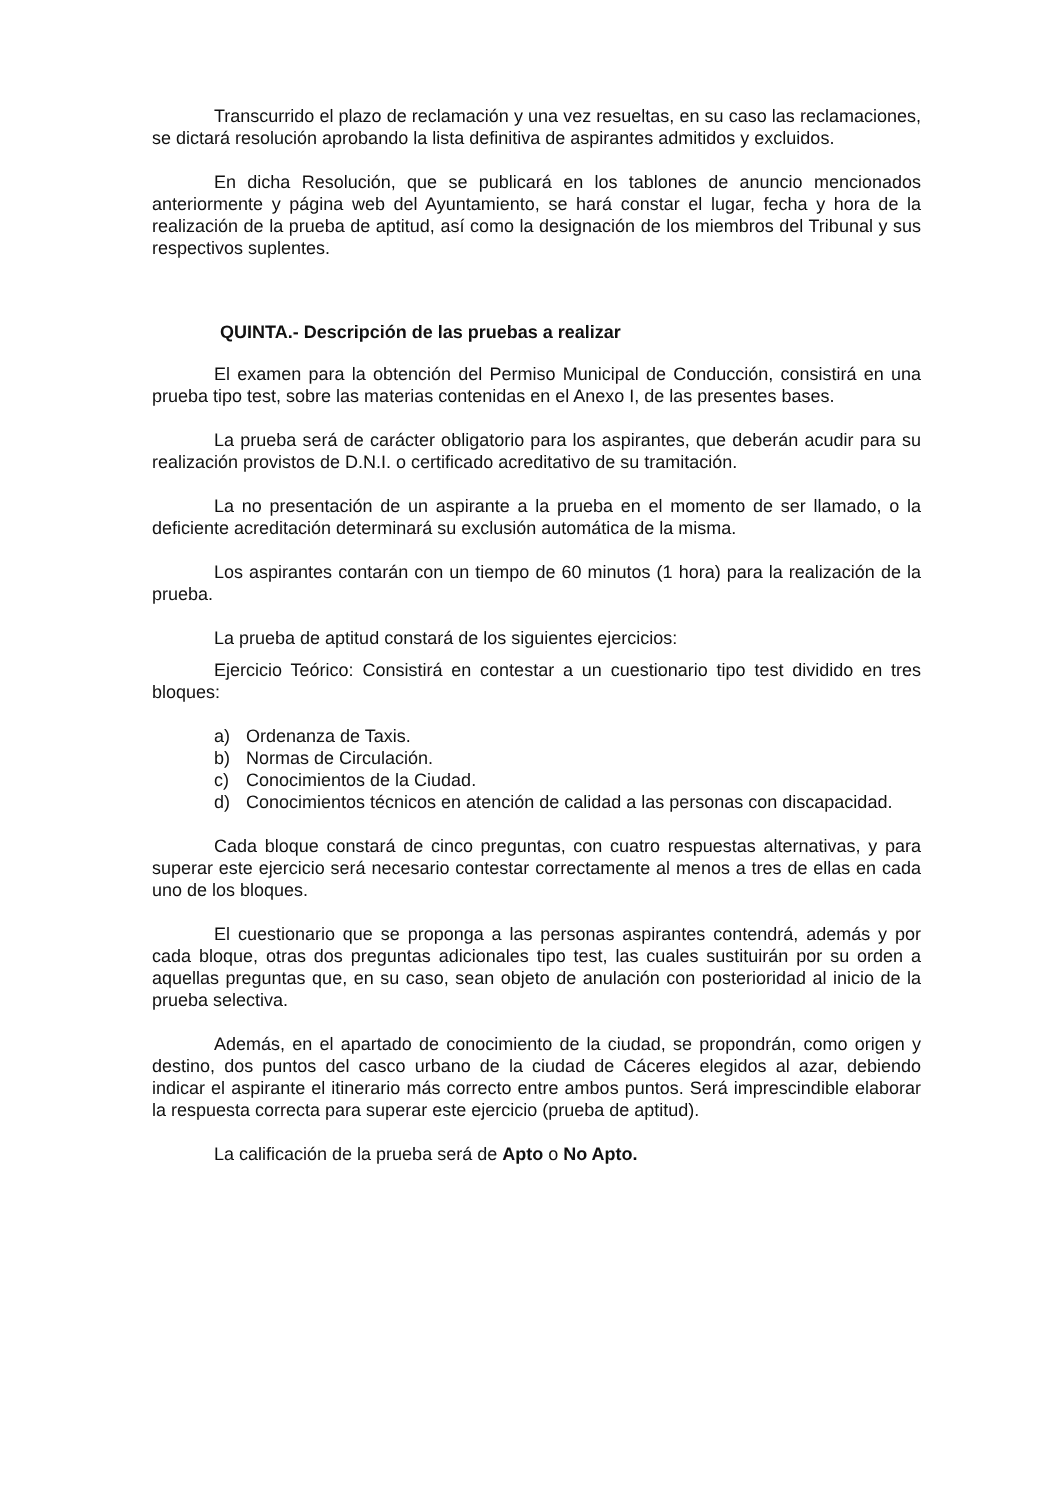Transcurrido el plazo de reclamación y una vez resueltas, en su caso las reclamaciones, se dictará resolución aprobando la lista definitiva de aspirantes admitidos y excluidos.
En dicha Resolución, que se publicará en los tablones de anuncio mencionados anteriormente y página web del Ayuntamiento, se hará constar el lugar, fecha y hora de la realización de la prueba de aptitud, así como la designación de los miembros del Tribunal y sus respectivos suplentes.
QUINTA.- Descripción de las pruebas a realizar
El examen para la obtención del Permiso Municipal de Conducción, consistirá en una prueba tipo test, sobre las materias contenidas en el Anexo I, de las presentes bases.
La prueba será de carácter obligatorio para los aspirantes, que deberán acudir para su realización provistos de D.N.I. o certificado acreditativo de su tramitación.
La no presentación de un aspirante a la prueba en el momento de ser llamado, o la deficiente acreditación determinará su exclusión automática de la misma.
Los aspirantes contarán con un tiempo de 60 minutos (1 hora) para la realización de la prueba.
La prueba de aptitud constará de los siguientes ejercicios:
Ejercicio Teórico: Consistirá en contestar a un cuestionario tipo test dividido en tres bloques:
a) Ordenanza de Taxis.
b) Normas de Circulación.
c) Conocimientos de la Ciudad.
d) Conocimientos técnicos en atención de calidad a las personas con discapacidad.
Cada bloque constará de cinco preguntas, con cuatro respuestas alternativas, y para superar este ejercicio será necesario contestar correctamente al menos a tres de ellas en cada uno de los bloques.
El cuestionario que se proponga a las personas aspirantes contendrá, además y por cada bloque, otras dos preguntas adicionales tipo test, las cuales sustituirán por su orden a aquellas preguntas que, en su caso, sean objeto de anulación con posterioridad al inicio de la prueba selectiva.
Además, en el apartado de conocimiento de la ciudad, se propondrán, como origen y destino, dos puntos del casco urbano de la ciudad de Cáceres elegidos al azar, debiendo indicar el aspirante el itinerario más correcto entre ambos puntos. Será imprescindible elaborar la respuesta correcta para superar este ejercicio (prueba de aptitud).
La calificación de la prueba será de Apto o No Apto.